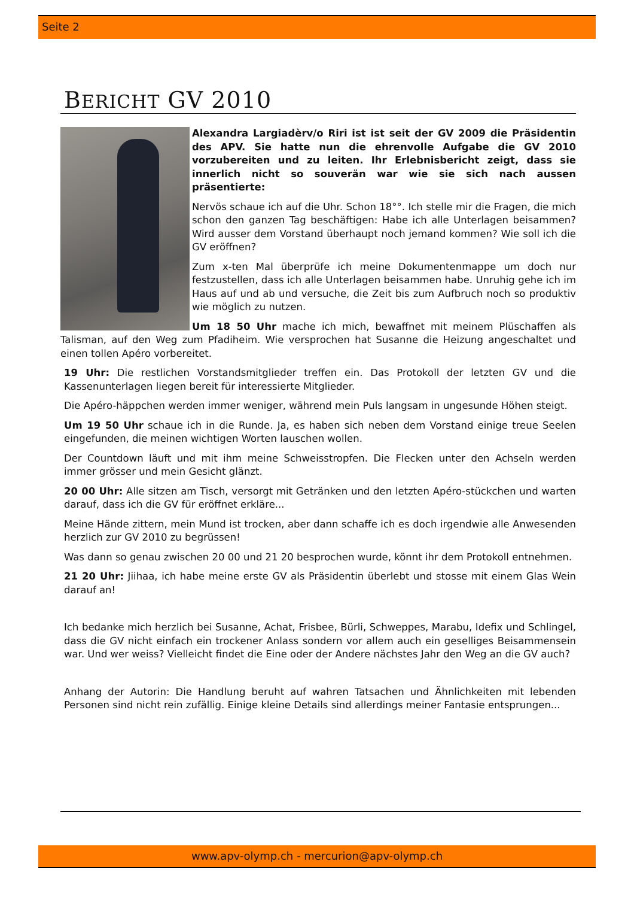Seite 2
BERICHT GV 2010
Alexandra Largiadèrv/o Riri ist ist seit der GV 2009 die Präsidentin des APV. Sie hatte nun die ehrenvolle Aufgabe die GV 2010 vorzubereiten und zu leiten. Ihr Erlebnisbericht zeigt, dass sie innerlich nicht so souverän war wie sie sich nach aussen präsentierte:
Nervös schaue ich auf die Uhr. Schon 18°°. Ich stelle mir die Fragen, die mich schon den ganzen Tag beschäftigen: Habe ich alle Unterlagen beisammen? Wird ausser dem Vorstand überhaupt noch jemand kommen? Wie soll ich die GV eröffnen?
Zum x-ten Mal überprüfe ich meine Dokumentenmappe um doch nur festzustellen, dass ich alle Unterlagen beisammen habe. Unruhig gehe ich im Haus auf und ab und versuche, die Zeit bis zum Aufbruch noch so produktiv wie möglich zu nutzen.
Um 18 50 Uhr mache ich mich, bewaffnet mit meinem Plüschaffen als Talisman, auf den Weg zum Pfadiheim. Wie versprochen hat Susanne die Heizung angeschaltet und einen tollen Apéro vorbereitet.
19 Uhr: Die restlichen Vorstandsmitglieder treffen ein. Das Protokoll der letzten GV und die Kassenunterlagen liegen bereit für interessierte Mitglieder.
Die Apéro-häppchen werden immer weniger, während mein Puls langsam in ungesunde Höhen steigt.
Um 19 50 Uhr schaue ich in die Runde. Ja, es haben sich neben dem Vorstand einige treue Seelen eingefunden, die meinen wichtigen Worten lauschen wollen.
Der Countdown läuft und mit ihm meine Schweisstropfen. Die Flecken unter den Achseln werden immer grösser und mein Gesicht glänzt.
20 00 Uhr: Alle sitzen am Tisch, versorgt mit Getränken und den letzten Apéro-stückchen und warten darauf, dass ich die GV für eröffnet erkläre...
Meine Hände zittern, mein Mund ist trocken, aber dann schaffe ich es doch irgendwie alle Anwesenden herzlich zur GV 2010 zu begrüssen!
Was dann so genau zwischen 20 00 und 21 20 besprochen wurde, könnt ihr dem Protokoll entnehmen.
21 20 Uhr: Jiihaa, ich habe meine erste GV als Präsidentin überlebt und stosse mit einem Glas Wein darauf an!
Ich bedanke mich herzlich bei Susanne, Achat, Frisbee, Bürli, Schweppes, Marabu, Idefix und Schlingel, dass die GV nicht einfach ein trockener Anlass sondern vor allem auch ein geselliges Beisammensein war. Und wer weiss? Vielleicht findet die Eine oder der Andere nächstes Jahr den Weg an die GV auch?
Anhang der Autorin: Die Handlung beruht auf wahren Tatsachen und Ähnlichkeiten mit lebenden Personen sind nicht rein zufällig. Einige kleine Details sind allerdings meiner Fantasie entsprungen...
www.apv-olymp.ch - mercurion@apv-olymp.ch